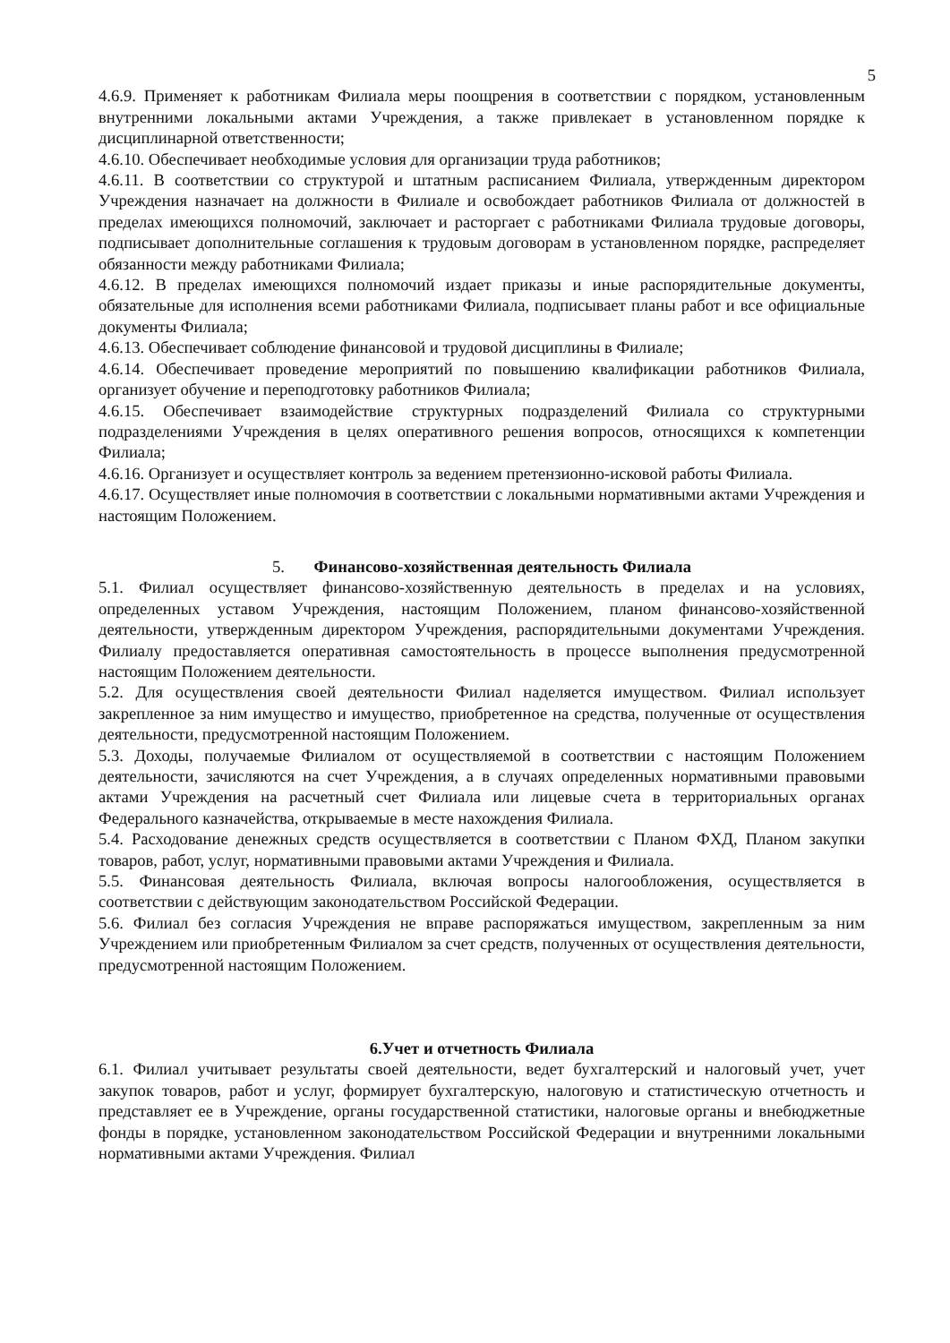5
4.6.9. Применяет к работникам Филиала меры поощрения в соответствии с порядком, установленным внутренними локальными актами Учреждения, а также привлекает в установленном порядке к дисциплинарной ответственности;
4.6.10. Обеспечивает необходимые условия для организации труда работников;
4.6.11. В соответствии со структурой и штатным расписанием Филиала, утвержденным директором Учреждения назначает на должности в Филиале и освобождает работников Филиала от должностей в пределах имеющихся полномочий, заключает и расторгает с работниками Филиала трудовые договоры, подписывает дополнительные соглашения к трудовым договорам в установленном порядке, распределяет обязанности между работниками Филиала;
4.6.12. В пределах имеющихся полномочий издает приказы и иные распорядительные документы, обязательные для исполнения всеми работниками Филиала, подписывает планы работ и все официальные документы Филиала;
4.6.13. Обеспечивает соблюдение финансовой и трудовой дисциплины в Филиале;
4.6.14. Обеспечивает проведение мероприятий по повышению квалификации работников Филиала, организует обучение и переподготовку работников Филиала;
4.6.15. Обеспечивает взаимодействие структурных подразделений Филиала со структурными подразделениями Учреждения в целях оперативного решения вопросов, относящихся к компетенции Филиала;
4.6.16. Организует и осуществляет контроль за ведением претензионно-исковой работы Филиала.
4.6.17. Осуществляет иные полномочия в соответствии с локальными нормативными актами Учреждения и настоящим Положением.
5. Финансово-хозяйственная деятельность Филиала
5.1. Филиал осуществляет финансово-хозяйственную деятельность в пределах и на условиях, определенных уставом Учреждения, настоящим Положением, планом финансово-хозяйственной деятельности, утвержденным директором Учреждения, распорядительными документами Учреждения. Филиалу предоставляется оперативная самостоятельность в процессе выполнения предусмотренной настоящим Положением деятельности.
5.2. Для осуществления своей деятельности Филиал наделяется имуществом. Филиал использует закрепленное за ним имущество и имущество, приобретенное на средства, полученные от осуществления деятельности, предусмотренной настоящим Положением.
5.3. Доходы, получаемые Филиалом от осуществляемой в соответствии с настоящим Положением деятельности, зачисляются на счет Учреждения, а в случаях определенных нормативными правовыми актами Учреждения на расчетный счет Филиала или лицевые счета в территориальных органах Федерального казначейства, открываемые в месте нахождения Филиала.
5.4. Расходование денежных средств осуществляется в соответствии с Планом ФХД, Планом закупки товаров, работ, услуг, нормативными правовыми актами Учреждения и Филиала.
5.5. Финансовая деятельность Филиала, включая вопросы налогообложения, осуществляется в соответствии с действующим законодательством Российской Федерации.
5.6. Филиал без согласия Учреждения не вправе распоряжаться имуществом, закрепленным за ним Учреждением или приобретенным Филиалом за счет средств, полученных от осуществления деятельности, предусмотренной настоящим Положением.
6.Учет и отчетность Филиала
6.1. Филиал учитывает результаты своей деятельности, ведет бухгалтерский и налоговый учет, учет закупок товаров, работ и услуг, формирует бухгалтерскую, налоговую и статистическую отчетность и представляет ее в Учреждение, органы государственной статистики, налоговые органы и внебюджетные фонды в порядке, установленном законодательством Российской Федерации и внутренними локальными нормативными актами Учреждения. Филиал